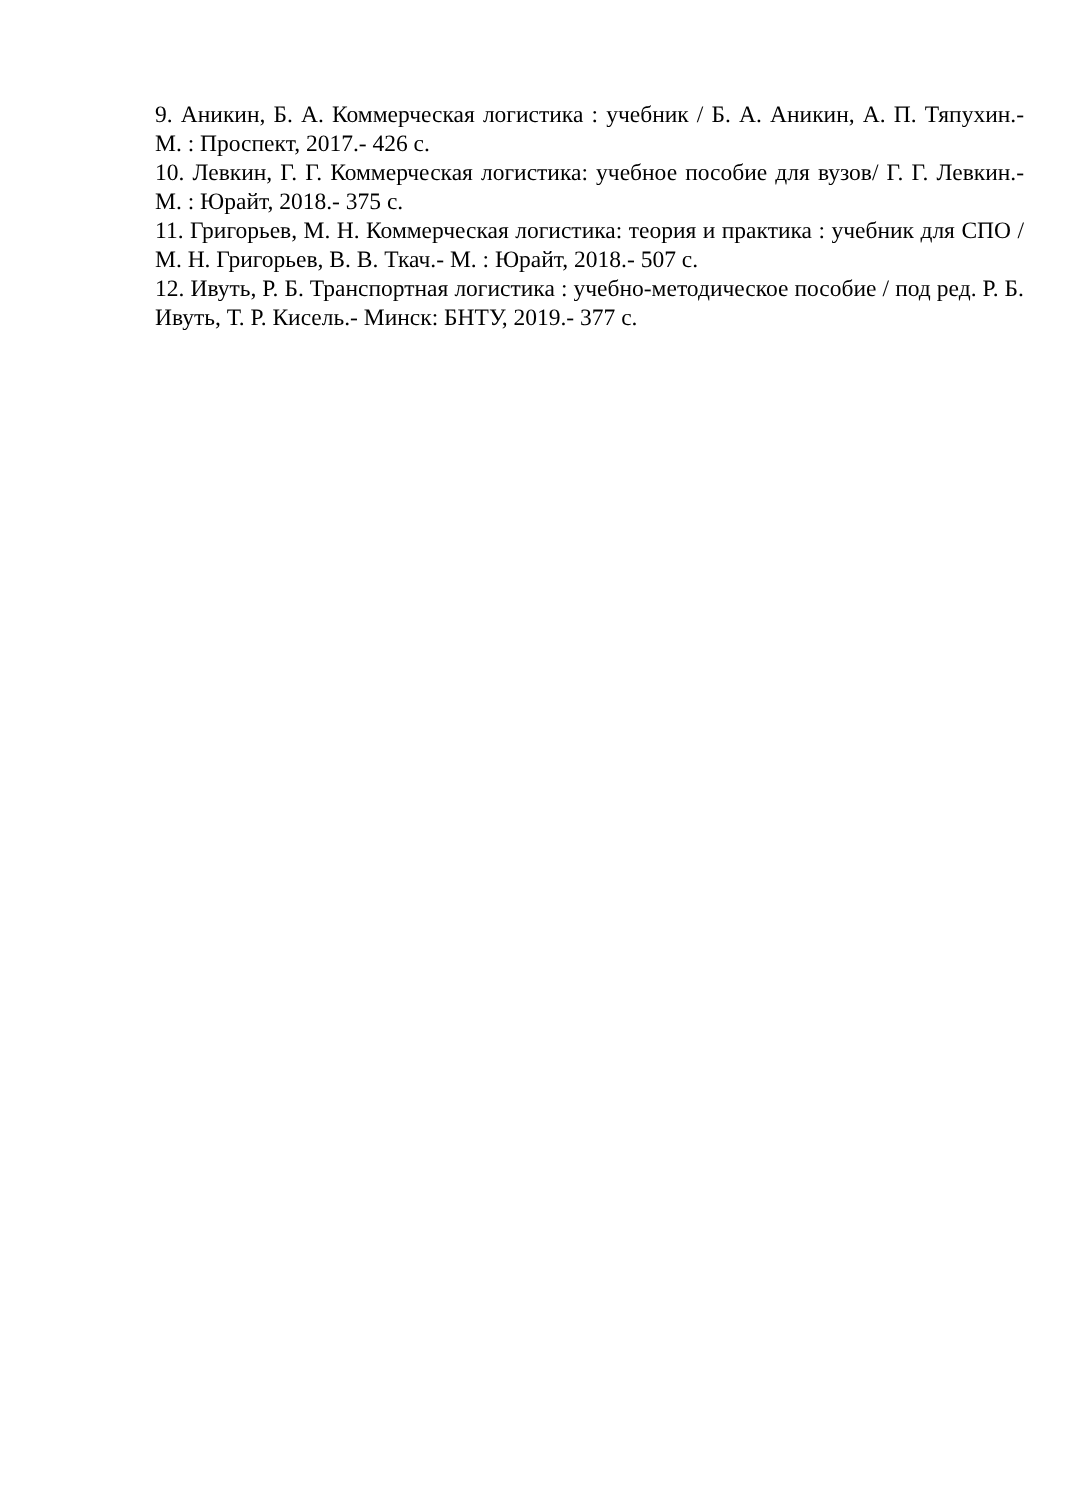9. Аникин, Б. А. Коммерческая логистика : учебник / Б. А. Аникин, А. П. Тяпухин.- М. : Проспект, 2017.- 426 с.
10. Левкин, Г. Г. Коммерческая логистика: учебное пособие для вузов/ Г. Г. Левкин.- М. : Юрайт, 2018.- 375 с.
11. Григорьев, М. Н. Коммерческая логистика: теория и практика : учебник для СПО / М. Н. Григорьев, В. В. Ткач.- М. : Юрайт, 2018.- 507 с.
12. Ивуть, Р. Б. Транспортная логистика : учебно-методическое пособие / под ред. Р. Б. Ивуть, Т. Р. Кисель.- Минск: БНТУ, 2019.- 377 с.